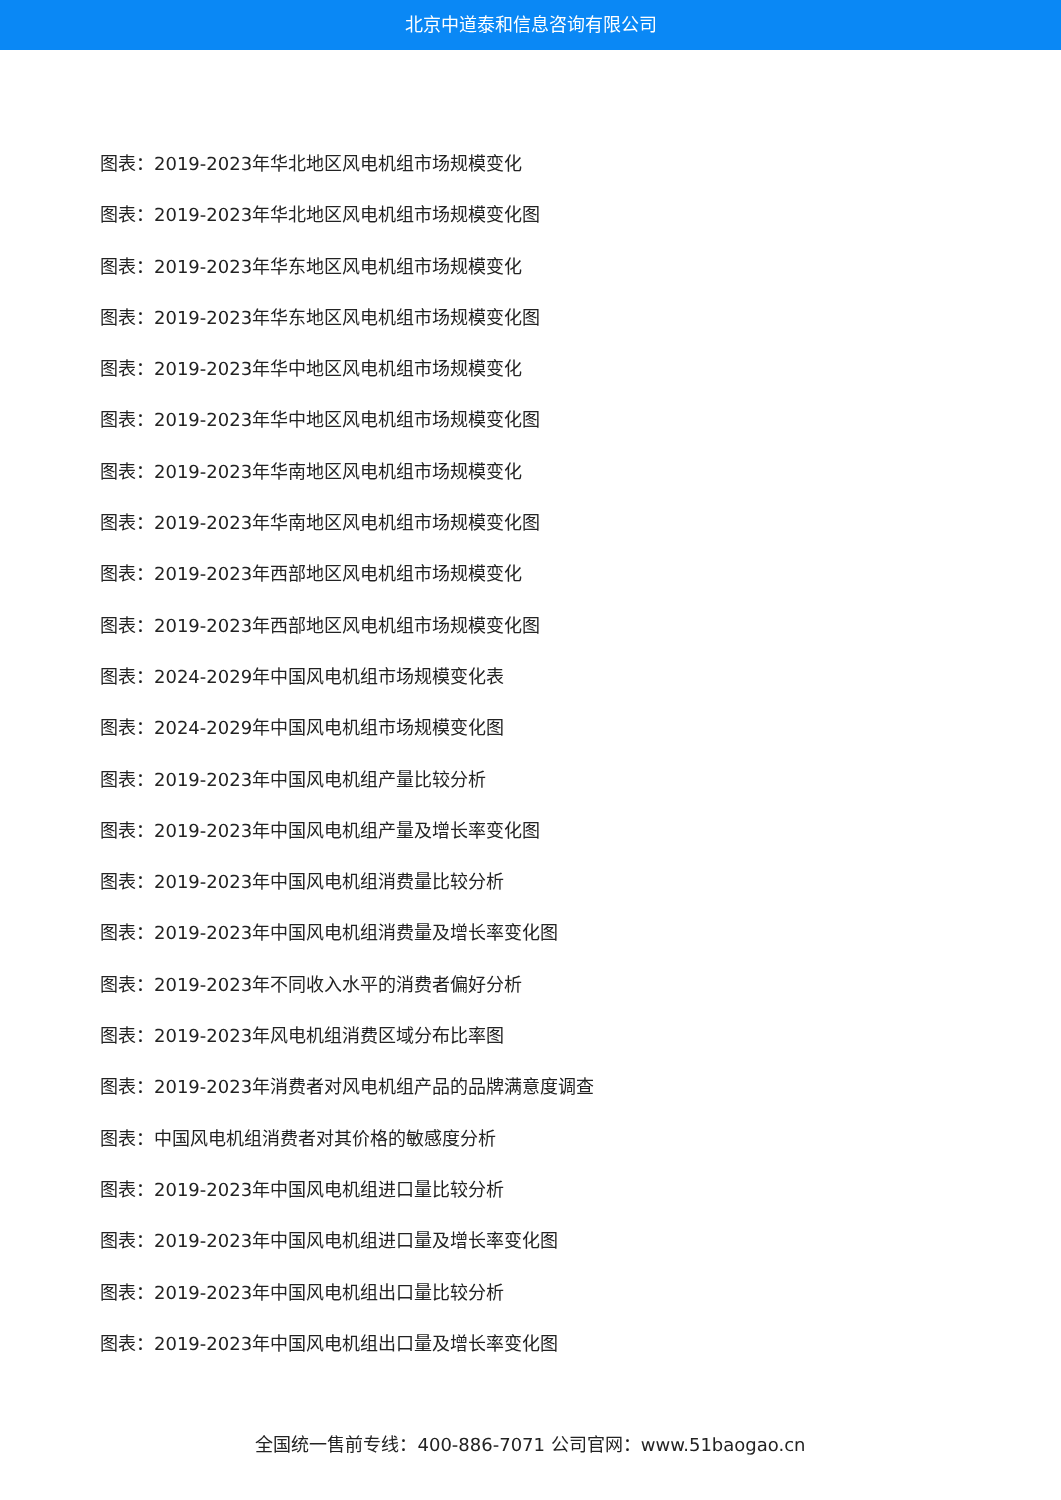北京中道泰和信息咨询有限公司
图表：2019-2023年华北地区风电机组市场规模变化
图表：2019-2023年华北地区风电机组市场规模变化图
图表：2019-2023年华东地区风电机组市场规模变化
图表：2019-2023年华东地区风电机组市场规模变化图
图表：2019-2023年华中地区风电机组市场规模变化
图表：2019-2023年华中地区风电机组市场规模变化图
图表：2019-2023年华南地区风电机组市场规模变化
图表：2019-2023年华南地区风电机组市场规模变化图
图表：2019-2023年西部地区风电机组市场规模变化
图表：2019-2023年西部地区风电机组市场规模变化图
图表：2024-2029年中国风电机组市场规模变化表
图表：2024-2029年中国风电机组市场规模变化图
图表：2019-2023年中国风电机组产量比较分析
图表：2019-2023年中国风电机组产量及增长率变化图
图表：2019-2023年中国风电机组消费量比较分析
图表：2019-2023年中国风电机组消费量及增长率变化图
图表：2019-2023年不同收入水平的消费者偏好分析
图表：2019-2023年风电机组消费区域分布比率图
图表：2019-2023年消费者对风电机组产品的品牌满意度调查
图表：中国风电机组消费者对其价格的敏感度分析
图表：2019-2023年中国风电机组进口量比较分析
图表：2019-2023年中国风电机组进口量及增长率变化图
图表：2019-2023年中国风电机组出口量比较分析
图表：2019-2023年中国风电机组出口量及增长率变化图
全国统一售前专线：400-886-7071 公司官网：www.51baogao.cn